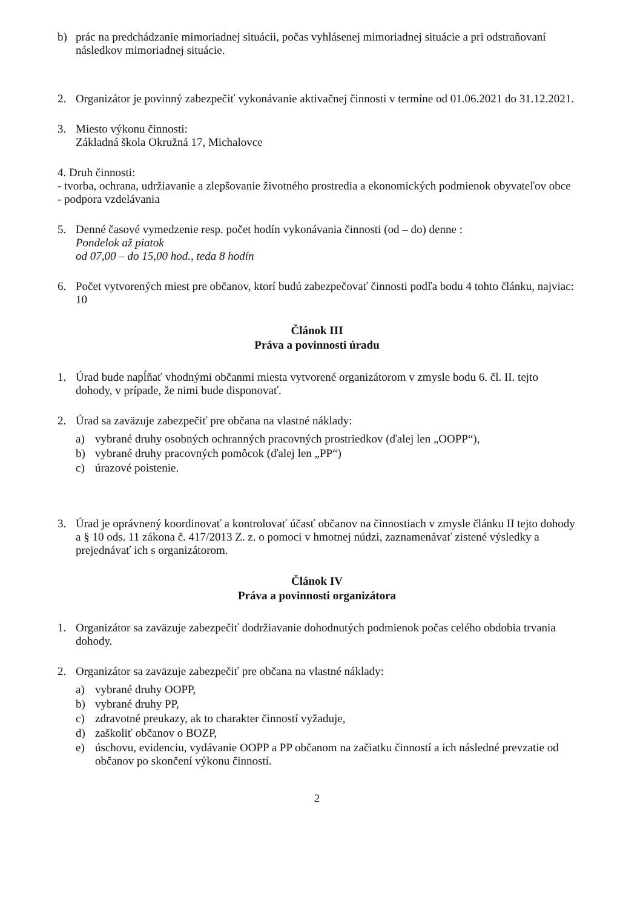b) prác na predchádzanie mimoriadnej situácii, počas vyhlásenej mimoriadnej situácie a pri odstraňovaní následkov mimoriadnej situácie.
2. Organizátor je povinný zabezpečiť vykonávanie aktivačnej činnosti v termíne od 01.06.2021 do 31.12.2021.
3. Miesto výkonu činnosti:
Základná škola Okružná 17, Michalovce
4. Druh činnosti:
- tvorba, ochrana, udržiavanie a zlepšovanie životného prostredia a ekonomických podmienok obyvateľov obce
- podpora vzdelávania
5. Denné časové vymedzenie resp. počet hodín vykonávania činnosti (od – do) denne :
Pondelok až piatok
od 07,00 – do 15,00 hod., teda 8 hodín
6. Počet vytvorených miest pre občanov, ktorí budú zabezpečovať činnosti podľa bodu 4 tohto článku, najviac: 10
Článok III
Práva a povinnosti úradu
1. Úrad bude napĺňať vhodnými občanmi miesta vytvorené organizátorom v zmysle bodu 6. čl. II. tejto dohody, v prípade, že nimi bude disponovať.
2. Úrad sa zaväzuje zabezpečiť pre občana na vlastné náklady:
a) vybrané druhy osobných ochranných pracovných prostriedkov (ďalej len „OOPP“),
b) vybrané druhy pracovných pomôcok (ďalej len „PP“)
c) úrazové poistenie.
3. Úrad je oprávnený koordinovať a kontrolovať účasť občanov na činnostiach v zmysle článku II tejto dohody a § 10 ods. 11 zákona č. 417/2013 Z. z. o pomoci v hmotnej núdzi, zaznamenávať zistené výsledky a prejednávať ich s organizátorom.
Článok IV
Práva a povinnosti organizátora
1. Organizátor sa zaväzuje zabezpečiť dodržiavanie dohodnutých podmienok počas celého obdobia trvania dohody.
2. Organizátor sa zaväzuje zabezpečiť pre občana na vlastné náklady:
a) vybrané druhy OOPP,
b) vybrané druhy PP,
c) zdravotné preukazy, ak to charakter činností vyžaduje,
d) zaškoliť občanov o BOZP,
e) úschovu, evidenciu, vydávanie OOPP a PP občanom na začiatku činností a ich následné prevzatie od občanov po skončení výkonu činností.
2